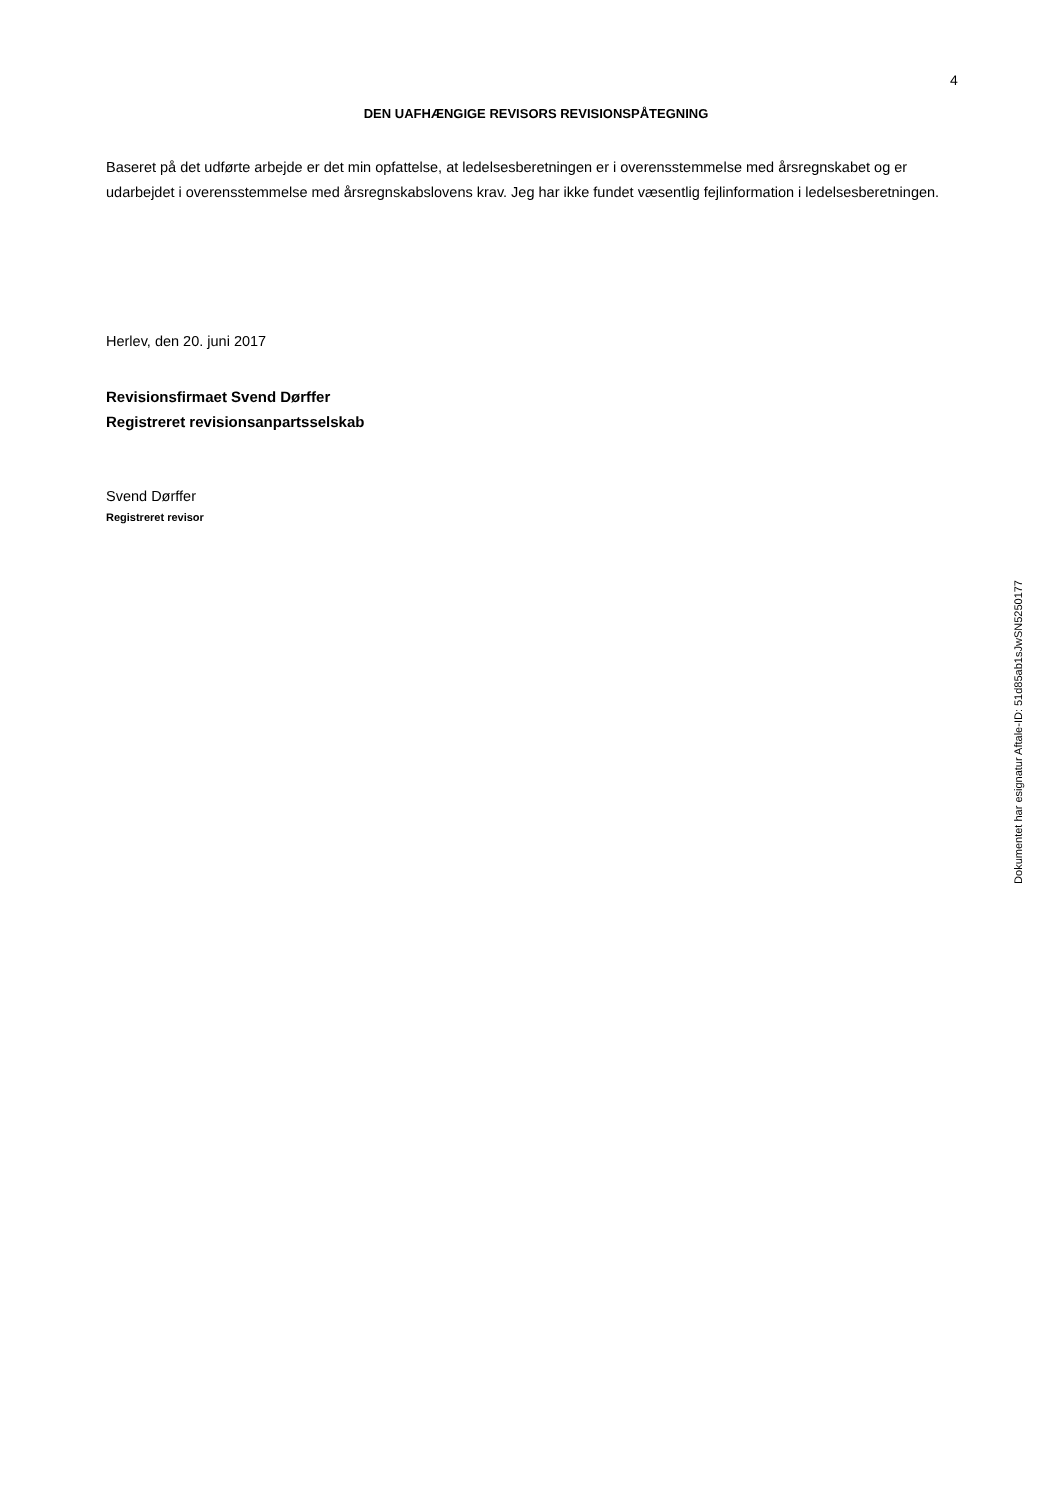4
DEN UAFHÆNGIGE REVISORS REVISIONSPÅTEGNING
Baseret på det udførte arbejde er det min opfattelse, at ledelsesberetningen er i overensstemmelse med årsregnskabet og er udarbejdet i overensstemmelse med årsregnskabslovens krav. Jeg har ikke fundet væsentlig fejlinformation i ledelsesberetningen.
Herlev, den 20. juni 2017
Revisionsfirmaet Svend Dørffer
Registreret revisionsanpartsselskab
Svend Dørffer
Registreret revisor
Dokumentet har esignatur Aftale-ID: 51d85ab1sJwSN5250177